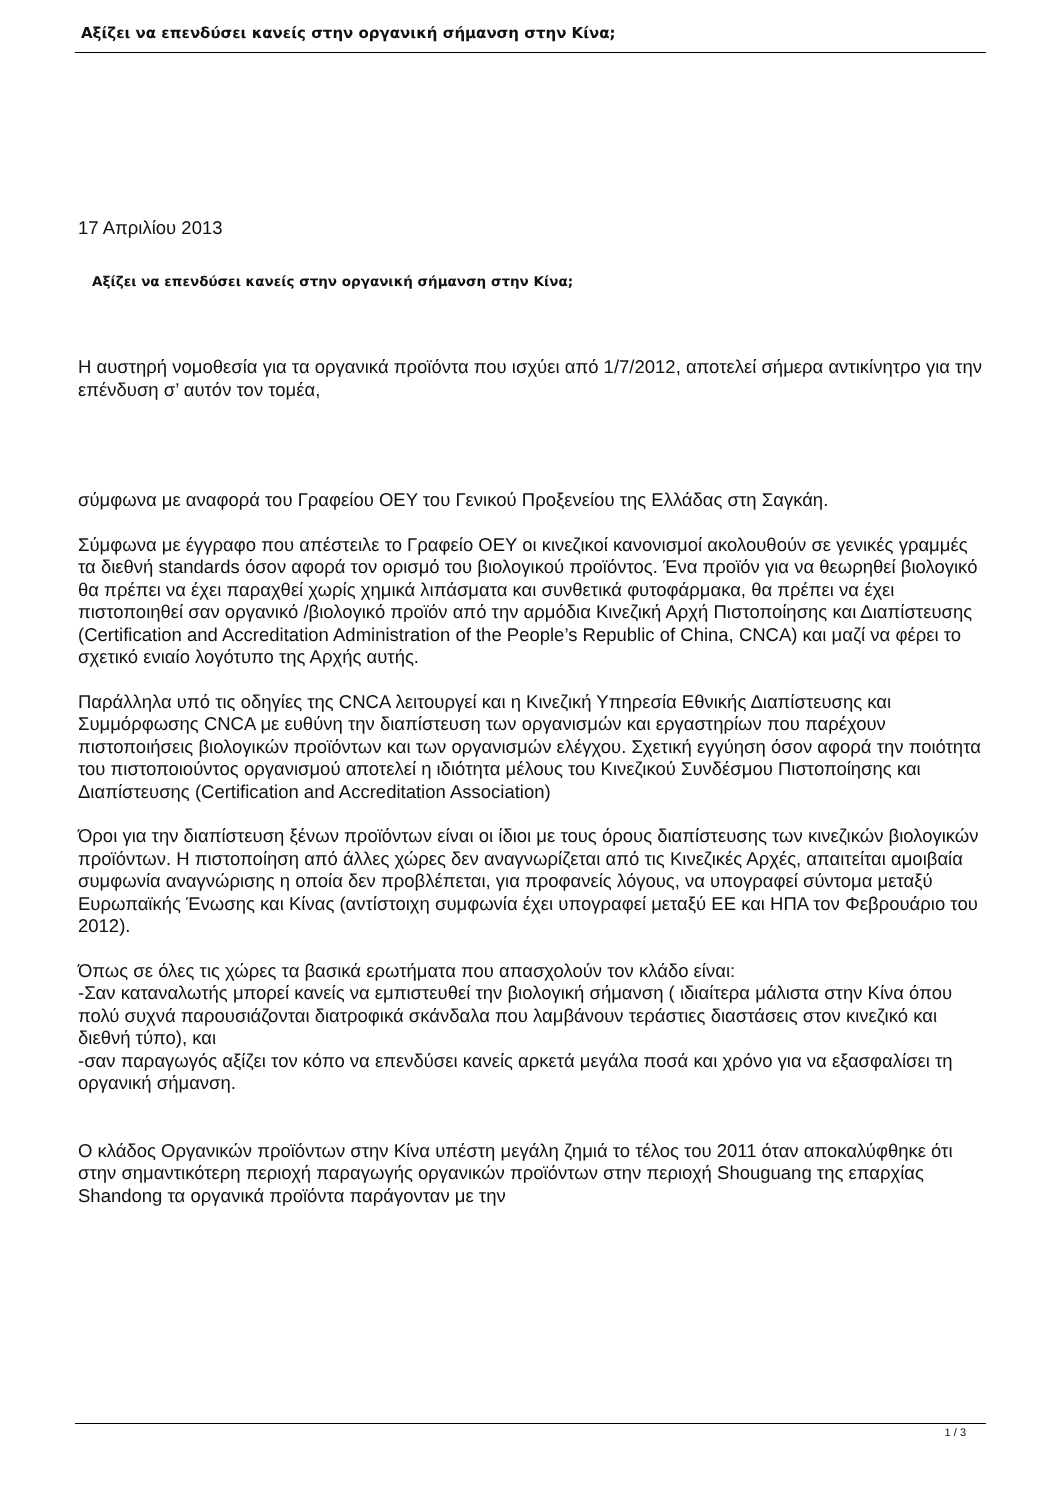Αξίζει να επενδύσει κανείς στην οργανική σήμανση στην Κίνα;
17 Απριλίου 2013
Αξίζει να επενδύσει κανείς στην οργανική σήμανση στην Κίνα;
Η αυστηρή νομοθεσία για τα οργανικά προϊόντα που ισχύει από 1/7/2012, αποτελεί σήμερα αντικίνητρο για την επένδυση σ’ αυτόν τον τομέα,
σύμφωνα με αναφορά του Γραφείου ΟΕΥ του Γενικού Προξενείου της Ελλάδας στη Σαγκάη.
Σύμφωνα με έγγραφο που απέστειλε το Γραφείο ΟΕΥ οι κινεζικοί κανονισμοί ακολουθούν σε γενικές γραμμές τα διεθνή standards όσον αφορά τον ορισμό του βιολογικού προϊόντος. Ένα προϊόν για να θεωρηθεί βιολογικό θα πρέπει να έχει παραχθεί χωρίς χημικά λιπάσματα και συνθετικά φυτοφάρμακα, θα πρέπει να έχει πιστοποιηθεί σαν οργανικό /βιολογικό προϊόν από την αρμόδια Κινεζική Αρχή Πιστοποίησης και Διαπίστευσης (Certification and Accreditation Administration of the People’s Republic of China, CNCA) και μαζί να φέρει το σχετικό ενιαίο λογότυπο της Αρχής αυτής.
Παράλληλα υπό τις οδηγίες της CNCA λειτουργεί και η Κινεζική Υπηρεσία Εθνικής Διαπίστευσης και Συμμόρφωσης CNCA με ευθύνη την διαπίστευση των οργανισμών και εργαστηρίων που παρέχουν πιστοποιήσεις βιολογικών προϊόντων και των οργανισμών ελέγχου. Σχετική εγγύηση όσον αφορά την ποιότητα του πιστοποιούντος οργανισμού αποτελεί η ιδιότητα μέλους του Κινεζικού Συνδέσμου Πιστοποίησης και Διαπίστευσης (Certification and Accreditation Association)
Όροι για την διαπίστευση ξένων προϊόντων είναι οι ίδιοι με τους όρους διαπίστευσης των κινεζικών βιολογικών προϊόντων. Η πιστοποίηση από άλλες χώρες δεν αναγνωρίζεται από τις Κινεζικές Αρχές, απαιτείται αμοιβαία συμφωνία αναγνώρισης η οποία δεν προβλέπεται, για προφανείς λόγους, να υπογραφεί σύντομα μεταξύ Ευρωπαϊκής Ένωσης και Κίνας (αντίστοιχη συμφωνία έχει υπογραφεί μεταξύ ΕΕ και ΗΠΑ τον Φεβρουάριο του 2012).
Όπως σε όλες τις χώρες τα βασικά ερωτήματα που απασχολούν τον κλάδο είναι:
-Σαν καταναλωτής μπορεί κανείς να εμπιστευθεί την βιολογική σήμανση ( ιδιαίτερα μάλιστα στην Κίνα όπου πολύ συχνά παρουσιάζονται διατροφικά σκάνδαλα που λαμβάνουν τεράστιες διαστάσεις στον κινεζικό και διεθνή τύπο), και
-σαν παραγωγός αξίζει τον κόπο να επενδύσει κανείς αρκετά μεγάλα ποσά και χρόνο για να εξασφαλίσει τη οργανική σήμανση.
Ο κλάδος Οργανικών προϊόντων στην Κίνα υπέστη μεγάλη ζημιά το τέλος του 2011 όταν αποκαλύφθηκε ότι στην σημαντικότερη περιοχή παραγωγής οργανικών προϊόντων στην περιοχή Shouguang της επαρχίας Shandong τα οργανικά προϊόντα παράγονταν με την
1 / 3